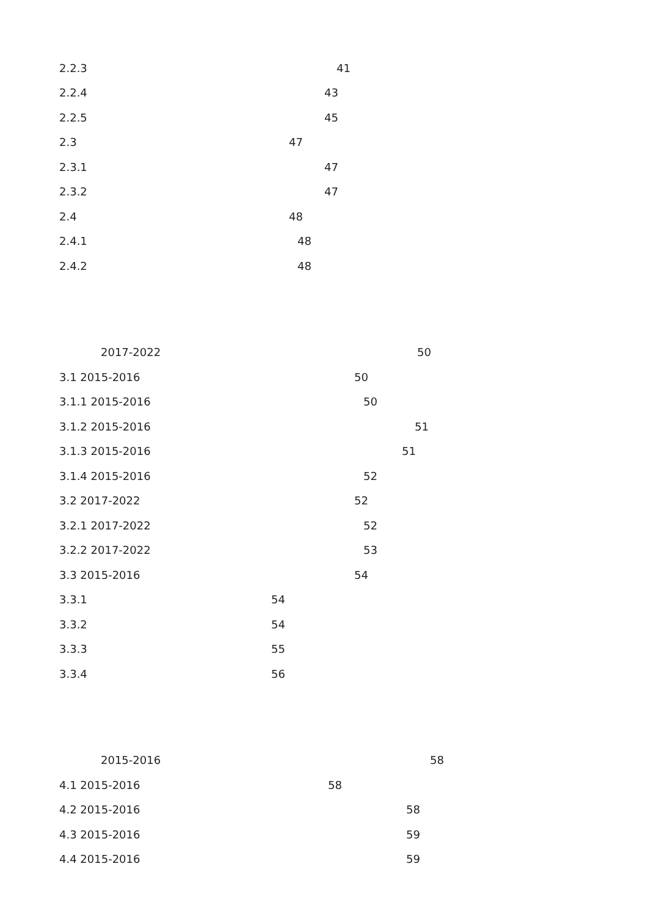2.2.3 41
2.2.4 43
2.2.5 45
2.3 47
2.3.1 47
2.3.2 47
2.4 48
2.4.1 48
2.4.2 48
2017-2022 50
3.1 2015-2016 50
3.1.1 2015-2016 50
3.1.2 2015-2016 51
3.1.3 2015-2016 51
3.1.4 2015-2016 52
3.2 2017-2022 52
3.2.1 2017-2022 52
3.2.2 2017-2022 53
3.3 2015-2016 54
3.3.1 54
3.3.2 54
3.3.3 55
3.3.4 56
2015-2016 58
4.1 2015-2016 58
4.2 2015-2016 58
4.3 2015-2016 59
4.4 2015-2016 59